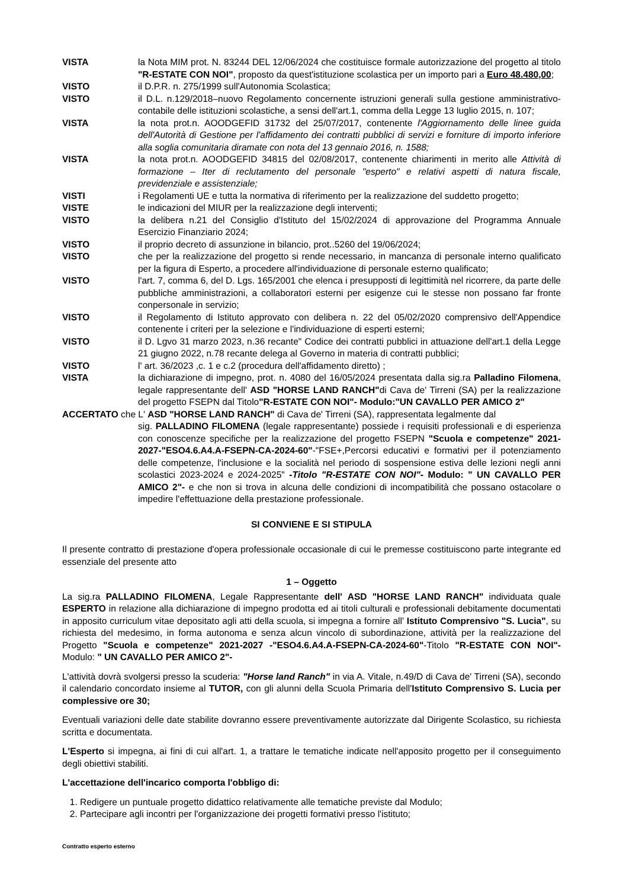VISTA la Nota MIM prot. N. 83244 DEL 12/06/2024 che costituisce formale autorizzazione del progetto al titolo "R-ESTATE CON NOI", proposto da quest'istituzione scolastica per un importo pari a Euro 48.480,00;
VISTO il D.P.R. n. 275/1999 sull'Autonomia Scolastica;
VISTO il D.L. n.129/2018–nuovo Regolamento concernente istruzioni generali sulla gestione amministrativo-contabile delle istituzioni scolastiche, a sensi dell'art.1, comma della Legge 13 luglio 2015, n. 107;
VISTA la nota prot.n. AOODGEFID 31732 del 25/07/2017, contenente l'Aggiornamento delle linee guida dell'Autorità di Gestione per l'affidamento dei contratti pubblici di servizi e forniture di importo inferiore alla soglia comunitaria diramate con nota del 13 gennaio 2016, n. 1588;
VISTA la nota prot.n. AOODGEFID 34815 del 02/08/2017, contenente chiarimenti in merito alle Attività di formazione – Iter di reclutamento del personale "esperto" e relativi aspetti di natura fiscale, previdenziale e assistenziale;
VISTI i Regolamenti UE e tutta la normativa di riferimento per la realizzazione del suddetto progetto;
VISTE le indicazioni del MIUR per la realizzazione degli interventi;
VISTO la delibera n.21 del Consiglio d'Istituto del 15/02/2024 di approvazione del Programma Annuale Esercizio Finanziario 2024;
VISTO il proprio decreto di assunzione in bilancio, prot..5260 del 19/06/2024;
VISTO che per la realizzazione del progetto si rende necessario, in mancanza di personale interno qualificato per la figura di Esperto, a procedere all'individuazione di personale esterno qualificato;
VISTO l'art. 7, comma 6, del D. Lgs. 165/2001 che elenca i presupposti di legittimità nel ricorrere, da parte delle pubbliche amministrazioni, a collaboratori esterni per esigenze cui le stesse non possano far fronte conpersonale in servizio;
VISTO il Regolamento di Istituto approvato con delibera n. 22 del 05/02/2020 comprensivo dell'Appendice contenente i criteri per la selezione e l'individuazione di esperti esterni;
VISTO il D. Lgvo 31 marzo 2023, n.36 recante" Codice dei contratti pubblici in attuazione dell'art.1 della Legge 21 giugno 2022, n.78 recante delega al Governo in materia di contratti pubblici;
VISTO l' art. 36/2023 ,c. 1 e c.2 (procedura dell'affidamento diretto) ;
VISTA la dichiarazione di impegno, prot. n. 4080 del 16/05/2024 presentata dalla sig.ra Palladino Filomena, legale rappresentante dell' ASD "HORSE LAND RANCH"di Cava de' Tirreni (SA) per la realizzazione del progetto FSEPN dal Titolo"R-ESTATE CON NOI"- Modulo:"UN CAVALLO PER AMICO 2"
ACCERTATO che L' ASD "HORSE LAND RANCH" di Cava de' Tirreni (SA), rappresentata legalmente dal
sig. PALLADINO FILOMENA (legale rappresentante) possiede i requisiti professionali e di esperienza con conoscenze specifiche per la realizzazione del progetto FSEPN "Scuola e competenze" 2021-2027-"ESO4.6.A4.A-FSEPN-CA-2024-60"-"FSE+,Percorsi educativi e formativi per il potenziamento delle competenze, l'inclusione e la socialità nel periodo di sospensione estiva delle lezioni negli anni scolastici 2023-2024 e 2024-2025" -Titolo "R-ESTATE CON NOI"- Modulo: " UN CAVALLO PER AMICO 2"- e che non si trova in alcuna delle condizioni di incompatibilità che possano ostacolare o impedire l'effettuazione della prestazione professionale.
SI CONVIENE E SI STIPULA
Il presente contratto di prestazione d'opera professionale occasionale di cui le premesse costituiscono parte integrante ed essenziale del presente atto
1 – Oggetto
La sig.ra PALLADINO FILOMENA, Legale Rappresentante dell' ASD "HORSE LAND RANCH" individuata quale ESPERTO in relazione alla dichiarazione di impegno prodotta ed ai titoli culturali e professionali debitamente documentati in apposito curriculum vitae depositato agli atti della scuola, si impegna a fornire all' Istituto Comprensivo "S. Lucia", su richiesta del medesimo, in forma autonoma e senza alcun vincolo di subordinazione, attività per la realizzazione del Progetto "Scuola e competenze" 2021-2027 -"ESO4.6.A4.A-FSEPN-CA-2024-60"-Titolo "R-ESTATE CON NOI"- Modulo: " UN CAVALLO PER AMICO 2"-
L'attività dovrà svolgersi presso la scuderia: "Horse land Ranch" in via A. Vitale, n.49/D di Cava de' Tirreni (SA), secondo il calendario concordato insieme al TUTOR, con gli alunni della Scuola Primaria dell'Istituto Comprensivo S. Lucia per complessive ore 30;
Eventuali variazioni delle date stabilite dovranno essere preventivamente autorizzate dal Dirigente Scolastico, su richiesta scritta e documentata.
L'Esperto si impegna, ai fini di cui all'art. 1, a trattare le tematiche indicate nell'apposito progetto per il conseguimento degli obiettivi stabiliti.
L'accettazione dell'incarico comporta l'obbligo di:
1. Redigere un puntuale progetto didattico relativamente alle tematiche previste dal Modulo;
2. Partecipare agli incontri per l'organizzazione dei progetti formativi presso l'istituto;
Contratto esperto esterno